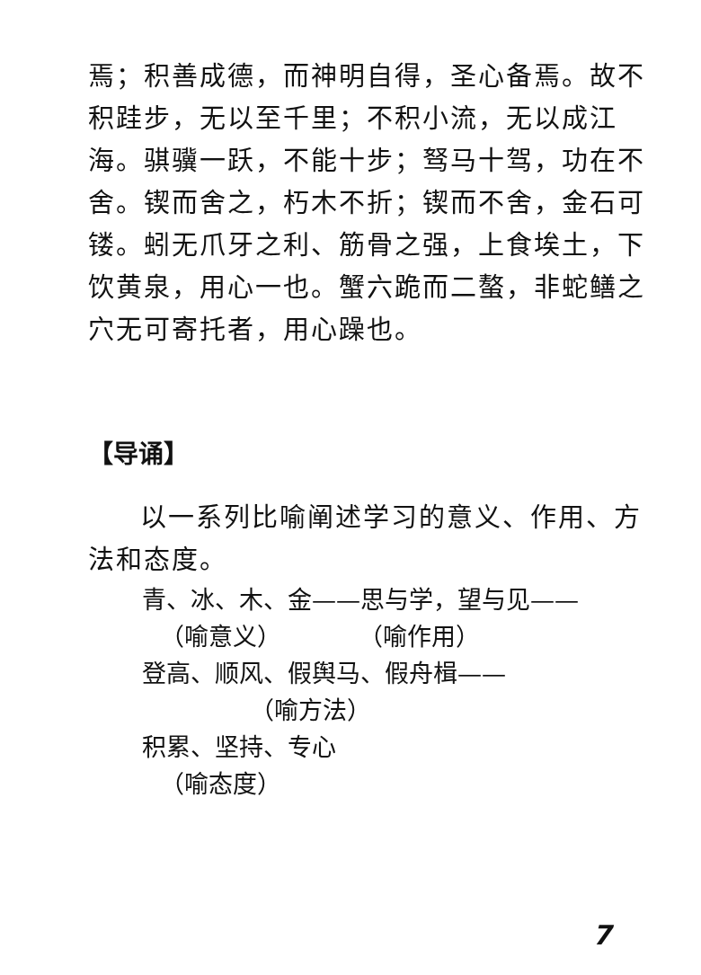焉；积善成德，而神明自得，圣心备焉。故不积跬步，无以至千里；不积小流，无以成江海。骐骥一跃，不能十步；驽马十驾，功在不舍。锲而舍之，朽木不折；锲而不舍，金石可镂。蚓无爪牙之利、筋骨之强，上食埃土，下饮黄泉，用心一也。蟹六跪而二螯，非蛇鳝之穴无可寄托者，用心躁也。
【导诵】
以一系列比喻阐述学习的意义、作用、方法和态度。
青、冰、木、金——思与学，望与见——
（喻意义） （喻作用）
登高、顺风、假舆马、假舟楫——
（喻方法）
积累、坚持、专心
（喻态度）
7